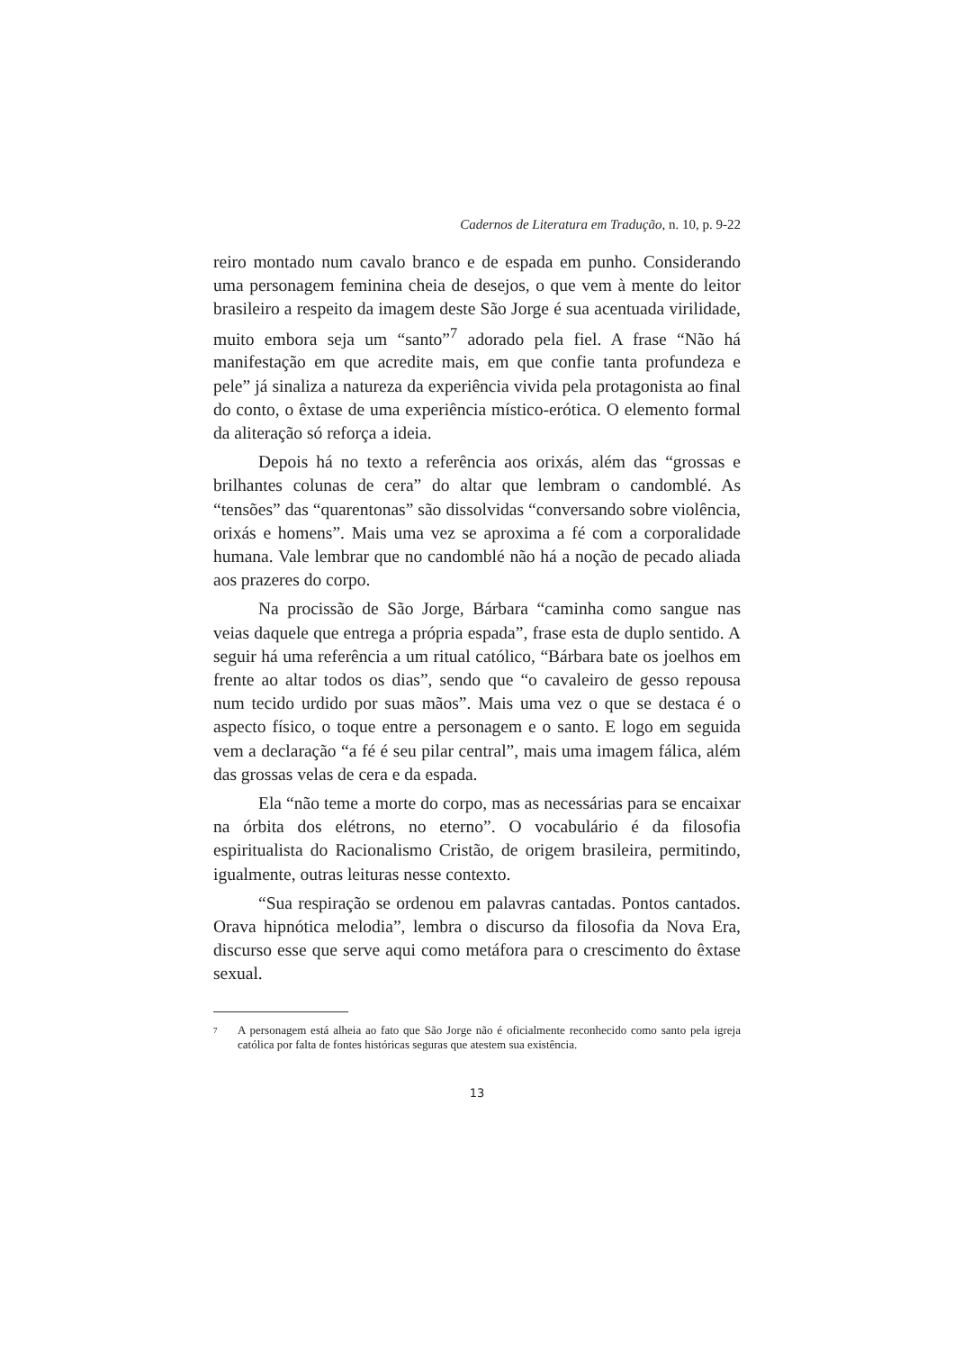Cadernos de Literatura em Tradução, n. 10, p. 9-22
reiro montado num cavalo branco e de espada em punho. Considerando uma personagem feminina cheia de desejos, o que vem à mente do leitor brasileiro a respeito da imagem deste São Jorge é sua acentuada virilidade, muito embora seja um “santo”<sup>7</sup> adorado pela fiel. A frase “Não há manifestação em que acredite mais, em que confie tanta profundeza e pele” já sinaliza a natureza da experiência vivida pela protagonista ao final do conto, o êxtase de uma experiência místico-erótica. O elemento formal da aliteração só reforça a ideia.
Depois há no texto a referência aos orixás, além das “grossas e brilhantes colunas de cera” do altar que lembram o candomblé. As “tensões” das “quarentonas” são dissolvidas “conversando sobre violência, orixás e homens”. Mais uma vez se aproxima a fé com a corporalidade humana. Vale lembrar que no candomblé não há a noção de pecado aliada aos prazeres do corpo.
Na procissão de São Jorge, Bárbara “caminha como sangue nas veias daquele que entrega a própria espada”, frase esta de duplo sentido. A seguir há uma referência a um ritual católico, “Bárbara bate os joelhos em frente ao altar todos os dias”, sendo que “o cavaleiro de gesso repousa num tecido urdido por suas mãos”. Mais uma vez o que se destaca é o aspecto físico, o toque entre a personagem e o santo. E logo em seguida vem a declaração “a fé é seu pilar central”, mais uma imagem fálica, além das grossas velas de cera e da espada.
Ela “não teme a morte do corpo, mas as necessárias para se encaixar na órbita dos elétrons, no eterno”. O vocabulário é da filosofia espiritualista do Racionalismo Cristão, de origem brasileira, permitindo, igualmente, outras leituras nesse contexto.
“Sua respiração se ordenou em palavras cantadas. Pontos cantados. Orava hipnótica melodia”, lembra o discurso da filosofia da Nova Era, discurso esse que serve aqui como metáfora para o crescimento do êxtase sexual.
7
A personagem está alheia ao fato que São Jorge não é oficialmente reconhecido como santo pela igreja católica por falta de fontes históricas seguras que atestem sua existência.
13